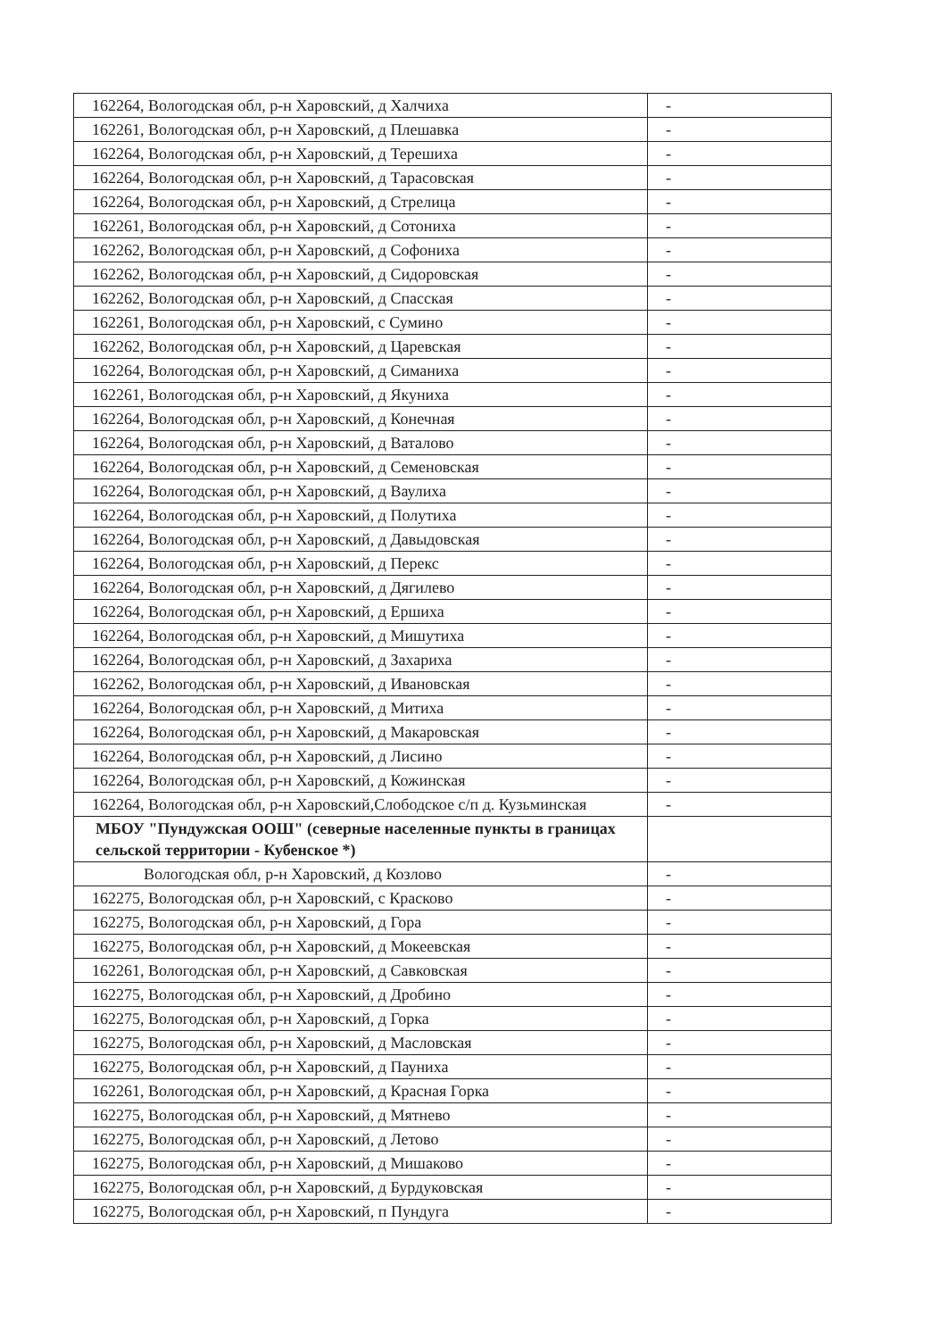| 162264, Вологодская обл, р-н Харовский, д Халчиха | - |
| 162261, Вологодская обл, р-н Харовский, д Плешавка | - |
| 162264, Вологодская обл, р-н Харовский, д Терешиха | - |
| 162264, Вологодская обл, р-н Харовский, д Тарасовская | - |
| 162264, Вологодская обл, р-н Харовский, д Стрелица | - |
| 162261, Вологодская обл, р-н Харовский, д Сотониха | - |
| 162262, Вологодская обл, р-н Харовский, д Софониха | - |
| 162262, Вологодская обл, р-н Харовский, д Сидоровская | - |
| 162262, Вологодская обл, р-н Харовский, д Спасская | - |
| 162261, Вологодская обл, р-н Харовский, с Сумино | - |
| 162262, Вологодская обл, р-н Харовский, д Царевская | - |
| 162264, Вологодская обл, р-н Харовский, д Симаниха | - |
| 162261, Вологодская обл, р-н Харовский, д Якуниха | - |
| 162264, Вологодская обл, р-н Харовский, д Конечная | - |
| 162264, Вологодская обл, р-н Харовский, д Ваталово | - |
| 162264, Вологодская обл, р-н Харовский, д Семеновская | - |
| 162264, Вологодская обл, р-н Харовский, д Ваулиха | - |
| 162264, Вологодская обл, р-н Харовский, д Полутиха | - |
| 162264, Вологодская обл, р-н Харовский, д Давыдовская | - |
| 162264, Вологодская обл, р-н Харовский, д Перекс | - |
| 162264, Вологодская обл, р-н Харовский, д Дягилево | - |
| 162264, Вологодская обл, р-н Харовский, д Ершиха | - |
| 162264, Вологодская обл, р-н Харовский, д Мишутиха | - |
| 162264, Вологодская обл, р-н Харовский, д Захариха | - |
| 162262, Вологодская обл, р-н Харовский, д Ивановская | - |
| 162264, Вологодская обл, р-н Харовский, д Митиха | - |
| 162264, Вологодская обл, р-н Харовский, д Макаровская | - |
| 162264, Вологодская обл, р-н Харовский, д Лисино | - |
| 162264, Вологодская обл, р-н Харовский, д Кожинская | - |
| 162264, Вологодская обл, р-н Харовский,Слободское с/п д. Кузьминская | - |
| МБОУ "Пундужская ООШ" (северные населенные пункты в границах сельской территории - Кубенское *) | |
| Вологодская обл, р-н Харовский, д Козлово | - |
| 162275, Вологодская обл, р-н Харовский, с Красково | - |
| 162275, Вологодская обл, р-н Харовский, д Гора | - |
| 162275, Вологодская обл, р-н Харовский, д Мокеевская | - |
| 162261, Вологодская обл, р-н Харовский, д Савковская | - |
| 162275, Вологодская обл, р-н Харовский, д Дробино | - |
| 162275, Вологодская обл, р-н Харовский, д Горка | - |
| 162275, Вологодская обл, р-н Харовский, д Масловская | - |
| 162275, Вологодская обл, р-н Харовский, д Пауниха | - |
| 162261, Вологодская обл, р-н Харовский, д Красная Горка | - |
| 162275, Вологодская обл, р-н Харовский, д Мятнево | - |
| 162275, Вологодская обл, р-н Харовский, д Летово | - |
| 162275, Вологодская обл, р-н Харовский, д Мишаково | - |
| 162275, Вологодская обл, р-н Харовский, д Бурдуковская | - |
| 162275, Вологодская обл, р-н Харовский, п Пундуга | - |